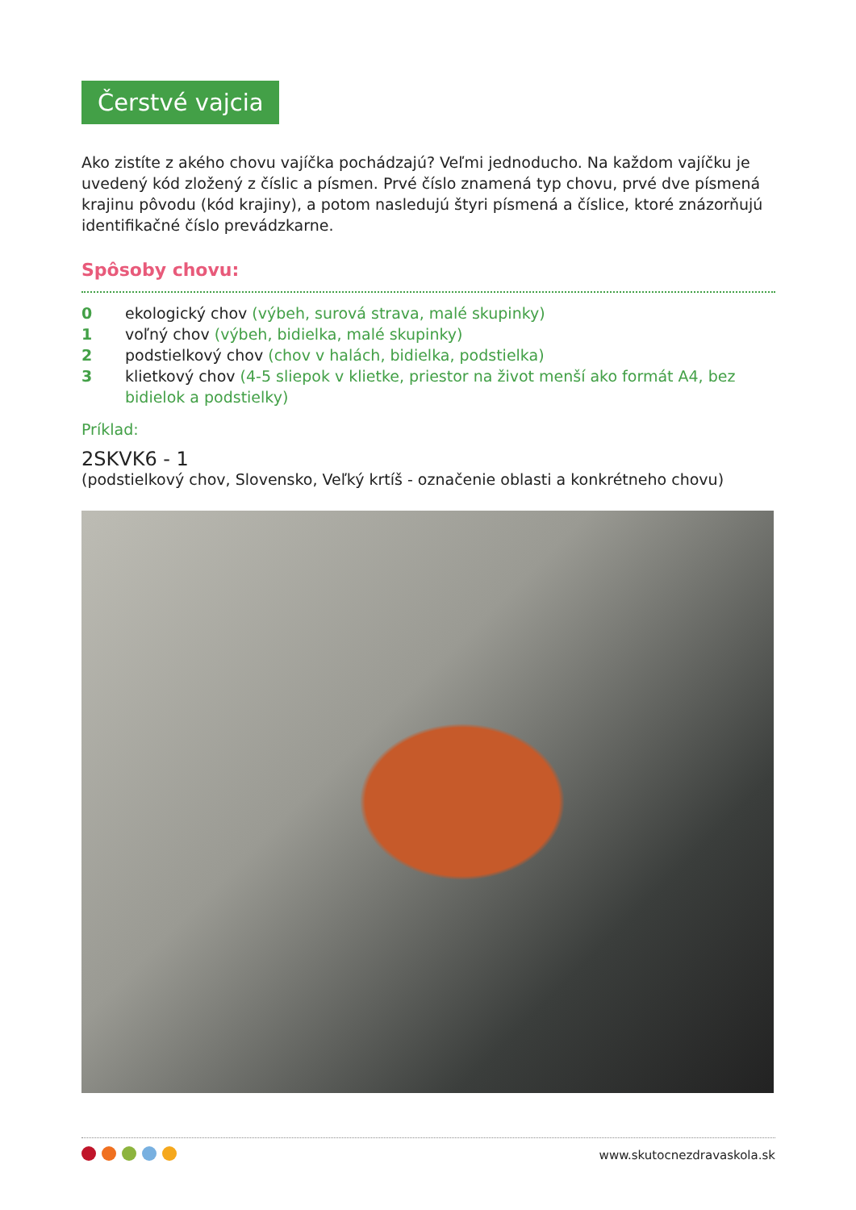Čerstvé vajcia
Ako zistíte z akého chovu vajíčka pochádzajú? Veľmi jednoducho. Na každom vajíčku je uvedený kód zložený z číslic a písmen. Prvé číslo znamená typ chovu, prvé dve písmená krajinu pôvodu (kód krajiny), a potom nasledujú štyri písmená a číslice, ktoré znázorňujú identifikačné číslo prevádzkarne.
Spôsoby chovu:
0 ekologický chov (výbeh, surová strava, malé skupinky)
1 voľný chov (výbeh, bidielka, malé skupinky)
2 podstielkový chov (chov v halách, bidielka, podstielka)
3 klietkový chov (4-5 sliepok v klietke, priestor na život menší ako formát A4, bez bidielok a podstielky)
Príklad:
2SKVK6 - 1
(podstielkový chov, Slovensko, Veľký krtíš - označenie oblasti a konkrétneho chovu)
www.skutocnezdravaskola.sk